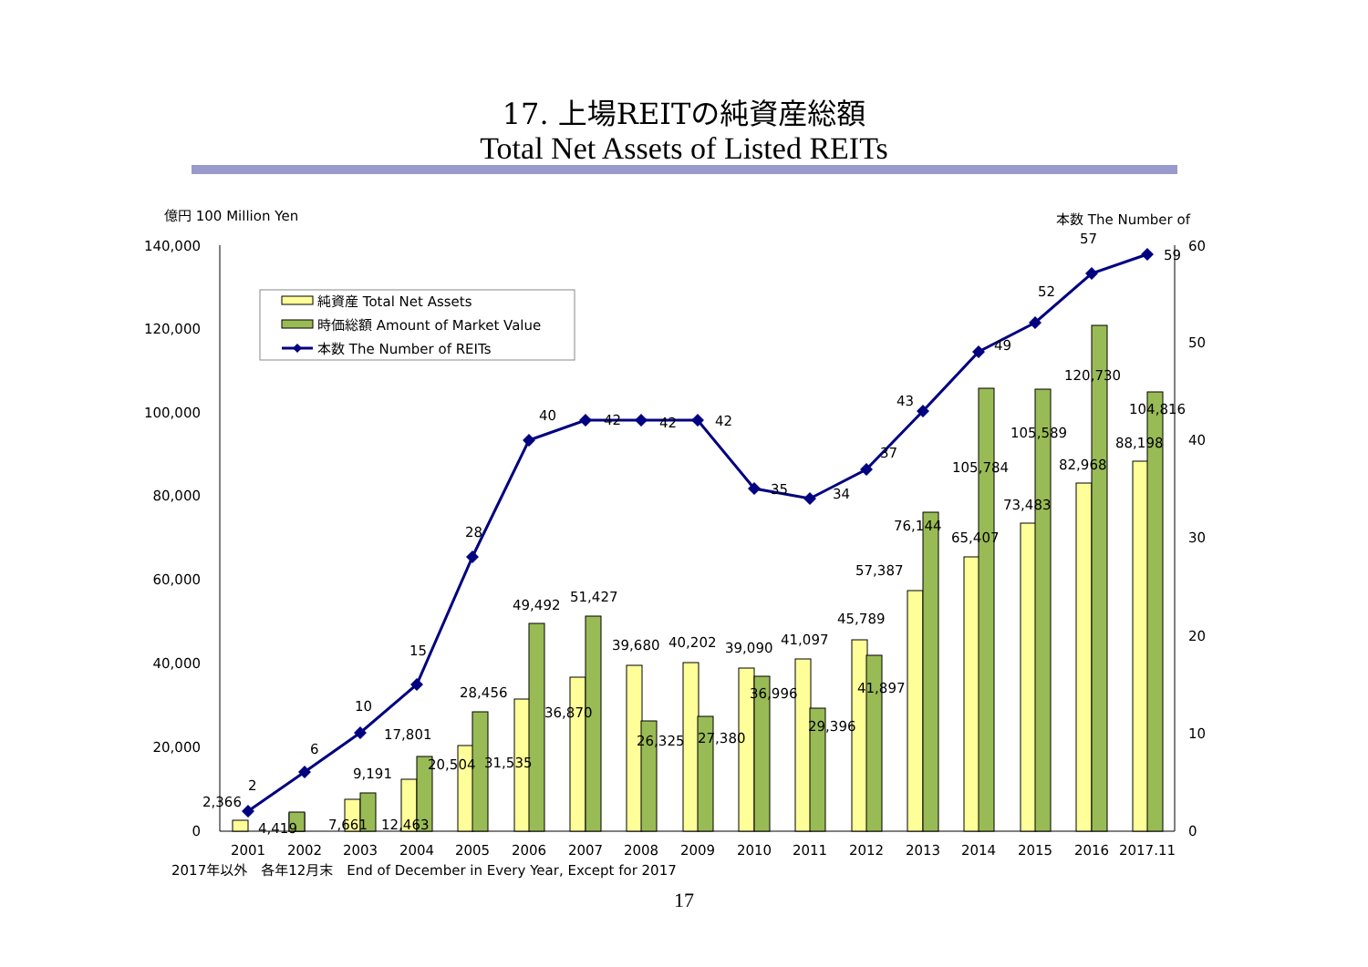17. 上場REITの純資産総額
Total Net Assets of Listed REITs
億円 100 Million Yen
本数 The Number of
140,000
120,000
100,000
80,000
60,000
40,000
20,000
0
60
50
40
30
20
10
0
2
6
10
15
28
40
42
42
42
35
34
37
43
49
52
57
59
2,366
4,419
7,661
9,191
12,463
17,801
20,504
28,456
31,535
49,492
36,870
51,427
39,680
26,325
40,202
27,380
39,090
36,996
41,097
29,396
45,789
41,897
57,387
76,144
65,407
105,784
73,483
105,589
82,968
120,730
88,198
104,816
2001
2002
2003
2004
2005
2006
2007
2008
2009
2010
2011
2012
2013
2014
2015
2016
2017.11
2017年以外　各年12月末　End of December in Every Year, Except for 2017
純資産 Total Net Assets
時価総額 Amount of Market Value
本数 The Number of REITs
17